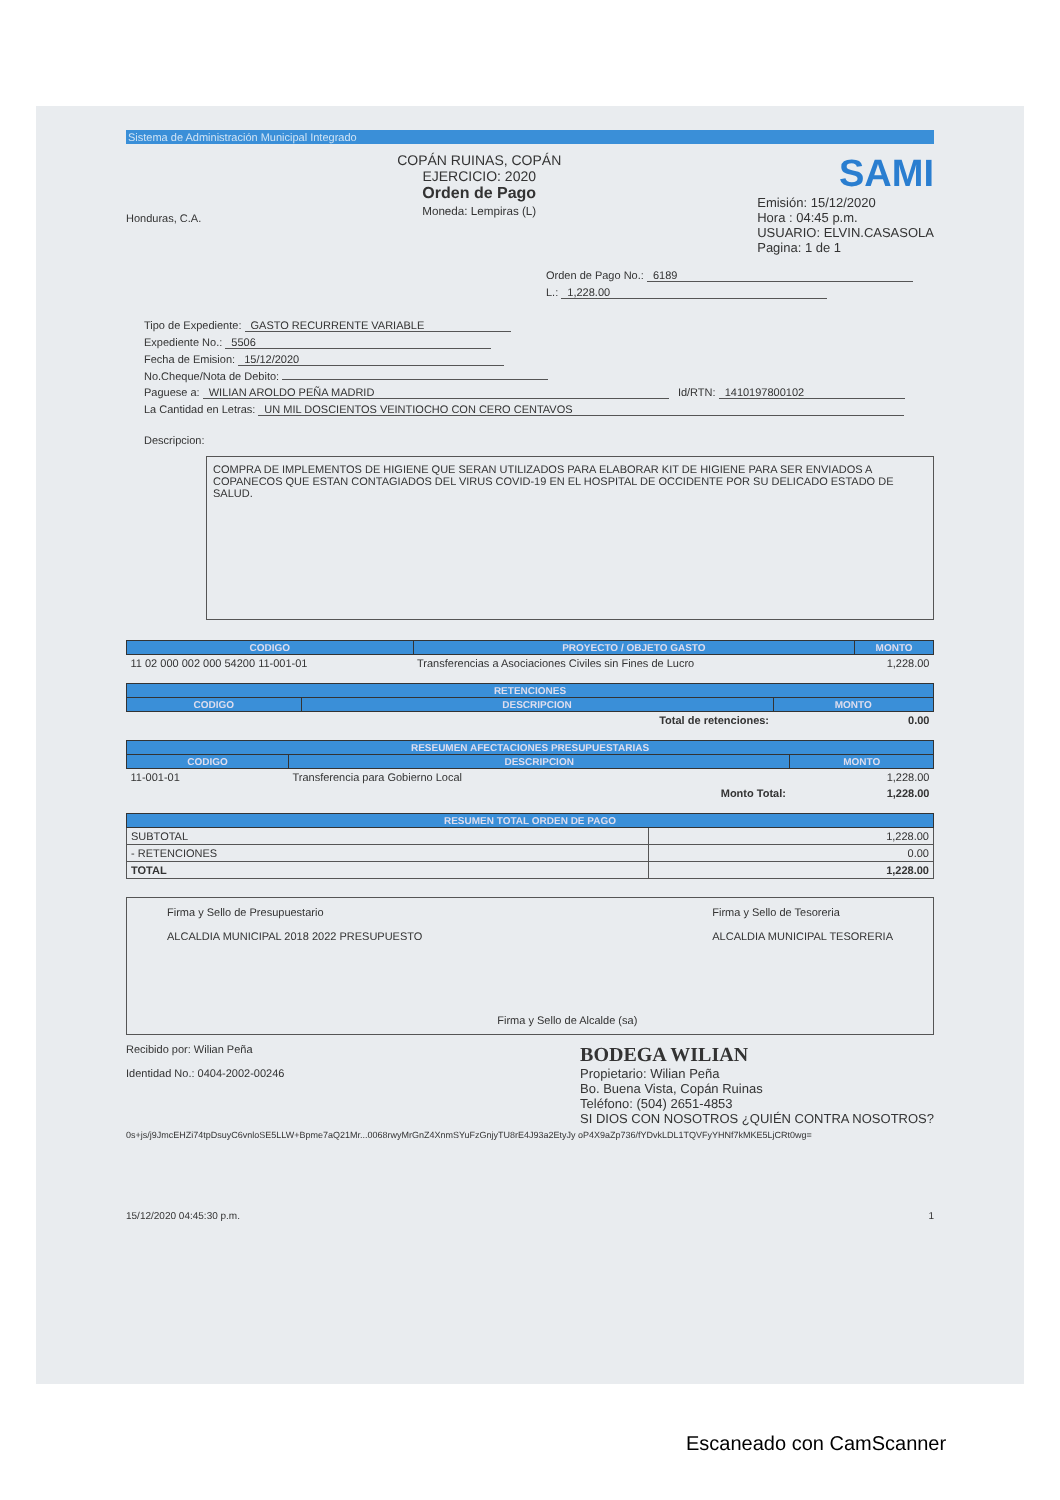Sistema de Administración Municipal Integrado
Honduras, C.A.
COPÁN RUINAS, COPÁN
EJERCICIO: 2020
Orden de Pago
Moneda: Lempiras (L)
SAMI
Emisión: 15/12/2020
Hora : 04:45 p.m.
USUARIO: ELVIN.CASASOLA
Pagina: 1 de 1
Orden de Pago No.: 6189
L.: 1,228.00
Tipo de Expediente: GASTO RECURRENTE VARIABLE
Expediente No.: 5506
Fecha de Emision: 15/12/2020
No.Cheque/Nota de Debito:
Paguese a: WILIAN AROLDO PEÑA MADRID Id/RTN: 1410197800102
La Cantidad en Letras: UN MIL DOSCIENTOS VEINTIOCHO CON CERO CENTAVOS
Descripcion:
COMPRA DE IMPLEMENTOS DE HIGIENE QUE SERAN UTILIZADOS PARA ELABORAR KIT DE HIGIENE PARA SER ENVIADOS A COPANECOS QUE ESTAN CONTAGIADOS DEL VIRUS COVID-19 EN EL HOSPITAL DE OCCIDENTE POR SU DELICADO ESTADO DE SALUD.
| CODIGO | PROYECTO / OBJETO GASTO | MONTO |
| --- | --- | --- |
| 11 02 000 002 000 54200 11-001-01 | Transferencias a Asociaciones Civiles sin Fines de Lucro | 1,228.00 |
| RETENCIONES | | |
| --- | --- | --- |
| CODIGO | DESCRIPCION | MONTO |
| | Total de retenciones: | 0.00 |
| RESEUMEN AFECTACIONES PRESUPUESTARIAS | | |
| --- | --- | --- |
| CODIGO | DESCRIPCION | MONTO |
| 11-001-01 | Transferencia para Gobierno Local | 1,228.00 |
| | Monto Total: | 1,228.00 |
| RESUMEN TOTAL ORDEN DE PAGO | |
| --- | --- |
| SUBTOTAL | 1,228.00 |
| - RETENCIONES | 0.00 |
| TOTAL | 1,228.00 |
Firma y Sello de Presupuestario
ALCALDIA MUNICIPAL 2018 2022 PRESUPUESTO
Firma y Sello de Alcalde (sa) Firma y Sello de Tesoreria
ALCALDIA MUNICIPAL TESORERIA
Recibido por: Wilian Peña
Identidad No.: 0404-2002-00246
BODEGA WILIAN
Propietario: Wilian Peña
Bo. Buena Vista, Copán Ruinas
Teléfono: (504) 2651-4853
SI DIOS CON NOSOTROS ¿QUIÉN CONTRA NOSOTROS?
0s+js/j9JmcEHZi74tpDsuyC6vnloSE5LLW+Bpme7aQ21Mr...0068rwyMrGnZ4XnmSYuFzGnjyTU8rE4J93a2EtyJy oP4X9aZp736/fYDvkLDL1TQVFyYHNf7kMKE5LjCRt0wg=
15/12/2020 04:45:30 p.m. 1
Escaneado con CamScanner